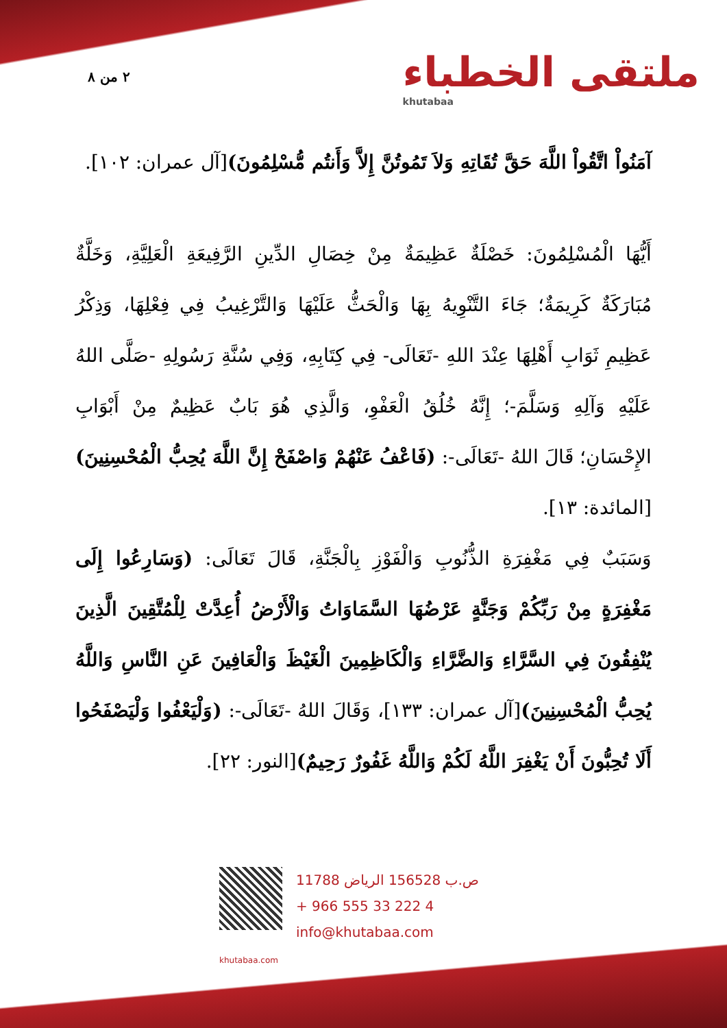٢ من ٨ ملتقى الخطباء
khutabaa
آمَنُواْ اتَّقُواْ اللَّهَ حَقَّ تُقَاتِهِ وَلاَ تَمُوتُنَّ إِلاَّ وَأَنتُم مُّسْلِمُونَ)[آل عمران: ١٠٢].
أَيُّهَا الْمُسْلِمُونَ: خَصْلَةٌ عَظِيمَةٌ مِنْ خِصَالِ الدِّينِ الرَّفِيعَةِ الْعَلِيَّةِ، وَخَلَّةٌ مُبَارَكَةٌ كَرِيمَةٌ؛ جَاءَ التَّنْوِيهُ بِهَا وَالْحَثُّ عَلَيْهَا وَالتَّرْغِيبُ فِي فِعْلِهَا، وَذِكْرُ عَظِيمِ ثَوَابِ أَهْلِهَا عِنْدَ اللهِ -تَعَالَى- فِي كِتَابِهِ، وَفِي سُنَّةِ رَسُولِهِ -صَلَّى اللهُ عَلَيْهِ وَآلِهِ وَسَلَّمَ-؛ إِنَّهُ خُلُقُ الْعَفْوِ، وَالَّذِي هُوَ بَابٌ عَظِيمٌ مِنْ أَبْوَابِ الإِحْسَانِ؛ قَالَ اللهُ -تَعَالَى-: (فَاعْفُ عَنْهُمْ وَاصْفَحْ إِنَّ اللَّهَ يُحِبُّ الْمُحْسِنِينَ)[المائدة: ١٣].
وَسَبَبٌ فِي مَغْفِرَةِ الذُّنُوبِ وَالْفَوْزِ بِالْجَنَّةِ، قَالَ تَعَالَى: (وَسَارِعُوا إِلَى مَغْفِرَةٍ مِنْ رَبِّكُمْ وَجَنَّةٍ عَرْضُهَا السَّمَاوَاتُ وَالْأَرْضُ أُعِدَّتْ لِلْمُتَّقِينَ الَّذِينَ يُنْفِقُونَ فِي السَّرَّاءِ وَالضَّرَّاءِ وَالْكَاظِمِينَ الْغَيْظَ وَالْعَافِينَ عَنِ النَّاسِ وَاللَّهُ يُحِبُّ الْمُحْسِنِينَ)[آل عمران: ١٣٣]، وَقَالَ اللهُ -تَعَالَى-: (وَلْيَعْفُوا وَلْيَصْفَحُوا أَلَا تُحِبُّونَ أَنْ يَغْفِرَ اللَّهُ لَكُمْ وَاللَّهُ غَفُورٌ رَحِيمٌ)[النور: ٢٢].
ص.ب 156528 الرياض 11788
+ 966 555 33 222 4
info@khutabaa.com
khutabaa.com